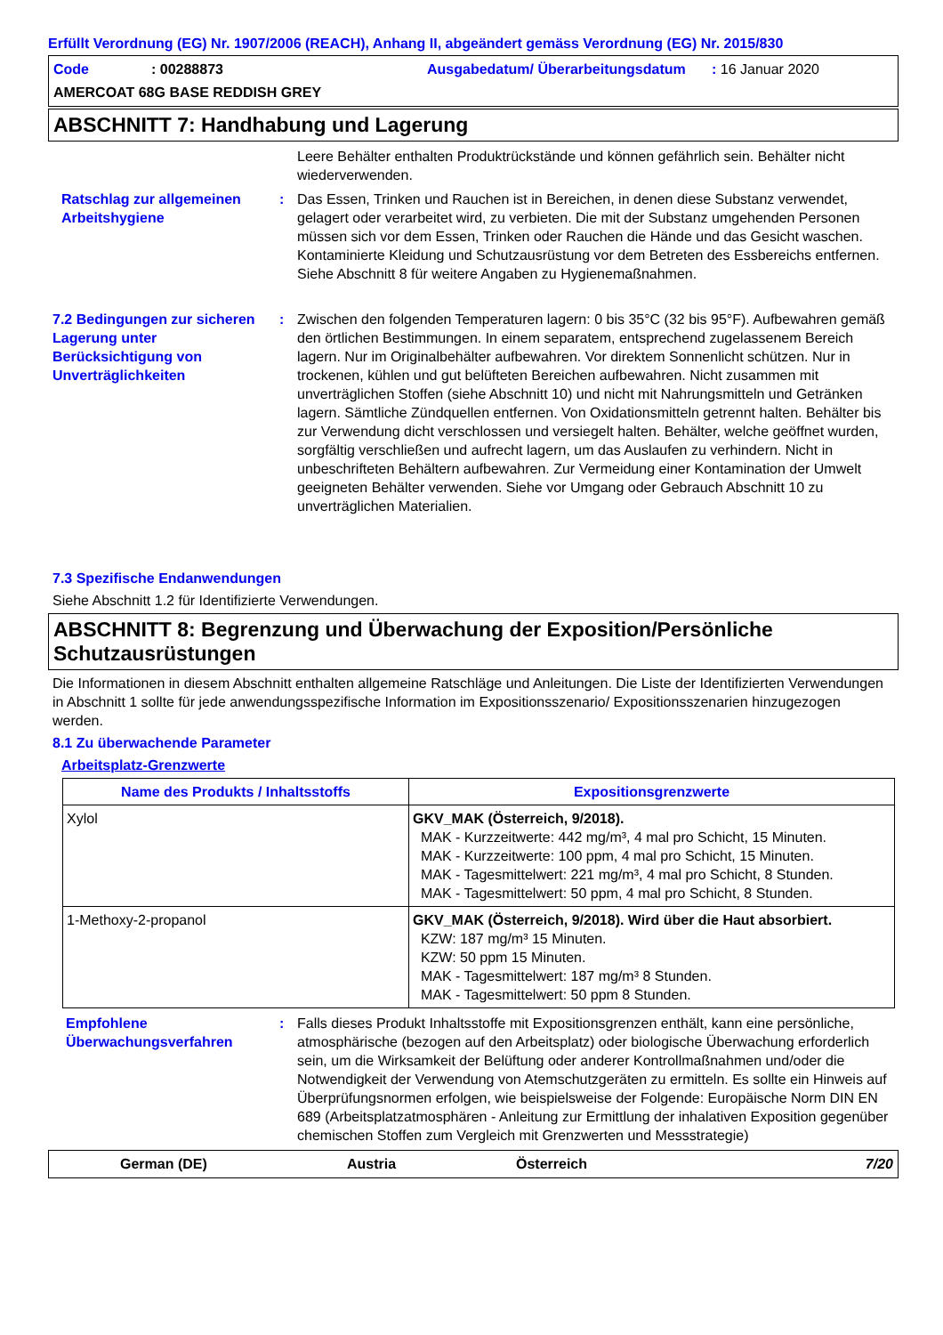Erfüllt Verordnung (EG) Nr. 1907/2006 (REACH), Anhang II, abgeändert gemäss Verordnung (EG) Nr. 2015/830
Code
: 00288873
Ausgabedatum/ Überarbeitungsdatum
: 16 Januar 2020
AMERCOAT 68G BASE REDDISH GREY
ABSCHNITT 7: Handhabung und Lagerung
Leere Behälter enthalten Produktrückstände und können gefährlich sein. Behälter nicht wiederverwenden.
Ratschlag zur allgemeinen Arbeitshygiene
:
Das Essen, Trinken und Rauchen ist in Bereichen, in denen diese Substanz verwendet, gelagert oder verarbeitet wird, zu verbieten. Die mit der Substanz umgehenden Personen müssen sich vor dem Essen, Trinken oder Rauchen die Hände und das Gesicht waschen. Kontaminierte Kleidung und Schutzausrüstung vor dem Betreten des Essbereichs entfernen. Siehe Abschnitt 8 für weitere Angaben zu Hygienemaßnahmen.
7.2 Bedingungen zur sicheren Lagerung unter Berücksichtigung von Unverträglichkeiten
:
Zwischen den folgenden Temperaturen lagern: 0 bis 35°C (32 bis 95°F). Aufbewahren gemäß den örtlichen Bestimmungen. In einem separatem, entsprechend zugelassenem Bereich lagern. Nur im Originalbehälter aufbewahren. Vor direktem Sonnenlicht schützen. Nur in trockenen, kühlen und gut belüfteten Bereichen aufbewahren. Nicht zusammen mit unverträglichen Stoffen (siehe Abschnitt 10) und nicht mit Nahrungsmitteln und Getränken lagern. Sämtliche Zündquellen entfernen. Von Oxidationsmitteln getrennt halten. Behälter bis zur Verwendung dicht verschlossen und versiegelt halten. Behälter, welche geöffnet wurden, sorgfältig verschließen und aufrecht lagern, um das Auslaufen zu verhindern. Nicht in unbeschrifteten Behältern aufbewahren. Zur Vermeidung einer Kontamination der Umwelt geeigneten Behälter verwenden. Siehe vor Umgang oder Gebrauch Abschnitt 10 zu unverträglichen Materialien.
7.3 Spezifische Endanwendungen
Siehe Abschnitt 1.2 für Identifizierte Verwendungen.
ABSCHNITT 8: Begrenzung und Überwachung der Exposition/Persönliche Schutzausrüstungen
Die Informationen in diesem Abschnitt enthalten allgemeine Ratschläge und Anleitungen. Die Liste der Identifizierten Verwendungen in Abschnitt 1 sollte für jede anwendungsspezifische Information im Expositionsszenario/ Expositionsszenarien hinzugezogen werden.
8.1 Zu überwachende Parameter
Arbeitsplatz-Grenzwerte
| Name des Produkts / Inhaltsstoffs | Expositionsgrenzwerte |
| --- | --- |
| Xylol | GKV_MAK (Österreich, 9/2018). MAK - Kurzzeitwerte: 442 mg/m³, 4 mal pro Schicht, 15 Minuten. MAK - Kurzzeitwerte: 100 ppm, 4 mal pro Schicht, 15 Minuten. MAK - Tagesmittelwert: 221 mg/m³, 4 mal pro Schicht, 8 Stunden. MAK - Tagesmittelwert: 50 ppm, 4 mal pro Schicht, 8 Stunden. |
| 1-Methoxy-2-propanol | GKV_MAK (Österreich, 9/2018). Wird über die Haut absorbiert. KZW: 187 mg/m³ 15 Minuten. KZW: 50 ppm 15 Minuten. MAK - Tagesmittelwert: 187 mg/m³ 8 Stunden. MAK - Tagesmittelwert: 50 ppm 8 Stunden. |
Empfohlene Überwachungsverfahren
:
Falls dieses Produkt Inhaltsstoffe mit Expositionsgrenzen enthält, kann eine persönliche, atmosphärische (bezogen auf den Arbeitsplatz) oder biologische Überwachung erforderlich sein, um die Wirksamkeit der Belüftung oder anderer Kontrollmaßnahmen und/oder die Notwendigkeit der Verwendung von Atemschutzgeräten zu ermitteln. Es sollte ein Hinweis auf Überprüfungsnormen erfolgen, wie beispielsweise der Folgende: Europäische Norm DIN EN 689 (Arbeitsplatzatmosphären - Anleitung zur Ermittlung der inhalativen Exposition gegenüber chemischen Stoffen zum Vergleich mit Grenzwerten und Messstrategie)
German (DE)
Austria
Österreich
7/20